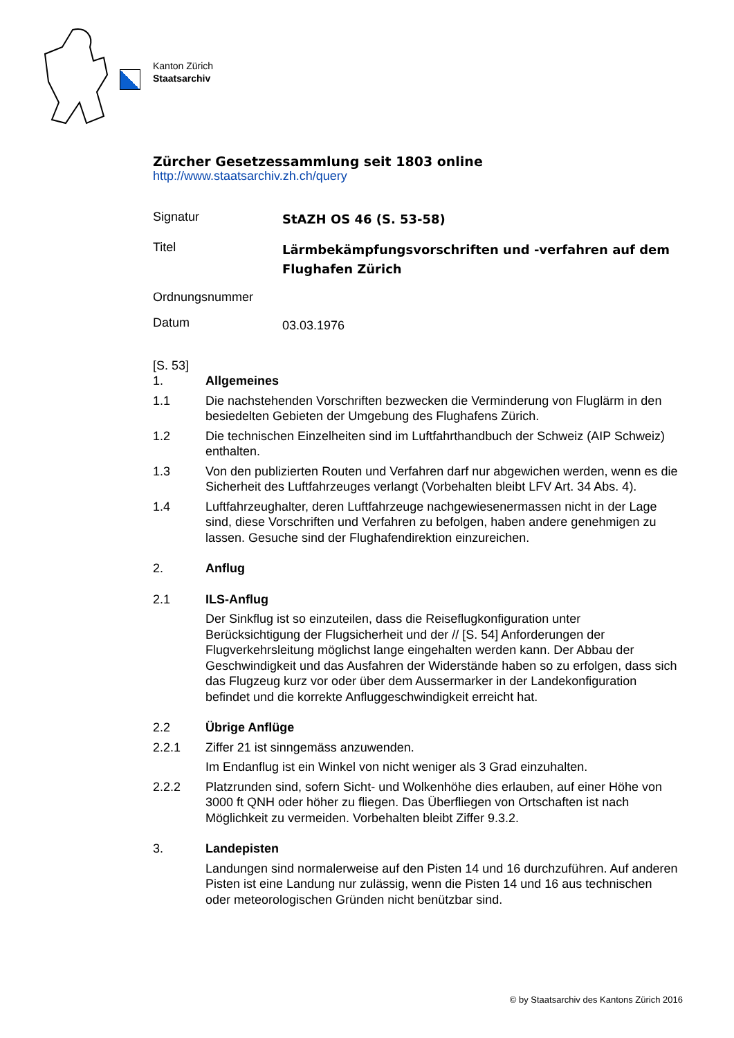Kanton Zürich
Staatsarchiv
Zürcher Gesetzessammlung seit 1803 online
http://www.staatsarchiv.zh.ch/query
Signatur StAZH OS 46 (S. 53-58)
Titel Lärmbekämpfungsvorschriften und -verfahren auf dem Flughafen Zürich
Ordnungsnummer
Datum 03.03.1976
[S. 53]
1. Allgemeines
1.1 Die nachstehenden Vorschriften bezwecken die Verminderung von Fluglärm in den besiedelten Gebieten der Umgebung des Flughafens Zürich.
1.2 Die technischen Einzelheiten sind im Luftfahrthandbuch der Schweiz (AIP Schweiz) enthalten.
1.3 Von den publizierten Routen und Verfahren darf nur abgewichen werden, wenn es die Sicherheit des Luftfahrzeuges verlangt (Vorbehalten bleibt LFV Art. 34 Abs. 4).
1.4 Luftfahrzeughalter, deren Luftfahrzeuge nachgewiesenermassen nicht in der Lage sind, diese Vorschriften und Verfahren zu befolgen, haben andere genehmigen zu lassen. Gesuche sind der Flughafendirektion einzureichen.
2. Anflug
2.1 ILS-Anflug
Der Sinkflug ist so einzuteilen, dass die Reiseflugkonfiguration unter Berücksichtigung der Flugsicherheit und der // [S. 54] Anforderungen der Flugverkehrsleitung möglichst lange eingehalten werden kann. Der Abbau der Geschwindigkeit und das Ausfahren der Widerstände haben so zu erfolgen, dass sich das Flugzeug kurz vor oder über dem Aussermarker in der Landekonfiguration befindet und die korrekte Anfluggeschwindigkeit erreicht hat.
2.2 Übrige Anflüge
2.2.1 Ziffer 21 ist sinngemäss anzuwenden.
Im Endanflug ist ein Winkel von nicht weniger als 3 Grad einzuhalten.
2.2.2 Platzrunden sind, sofern Sicht- und Wolkenhöhe dies erlauben, auf einer Höhe von 3000 ft QNH oder höher zu fliegen. Das Überfliegen von Ortschaften ist nach Möglichkeit zu vermeiden. Vorbehalten bleibt Ziffer 9.3.2.
3. Landepisten
Landungen sind normalerweise auf den Pisten 14 und 16 durchzuführen. Auf anderen Pisten ist eine Landung nur zulässig, wenn die Pisten 14 und 16 aus technischen oder meteorologischen Gründen nicht benützbar sind.
© by Staatsarchiv des Kantons Zürich 2016